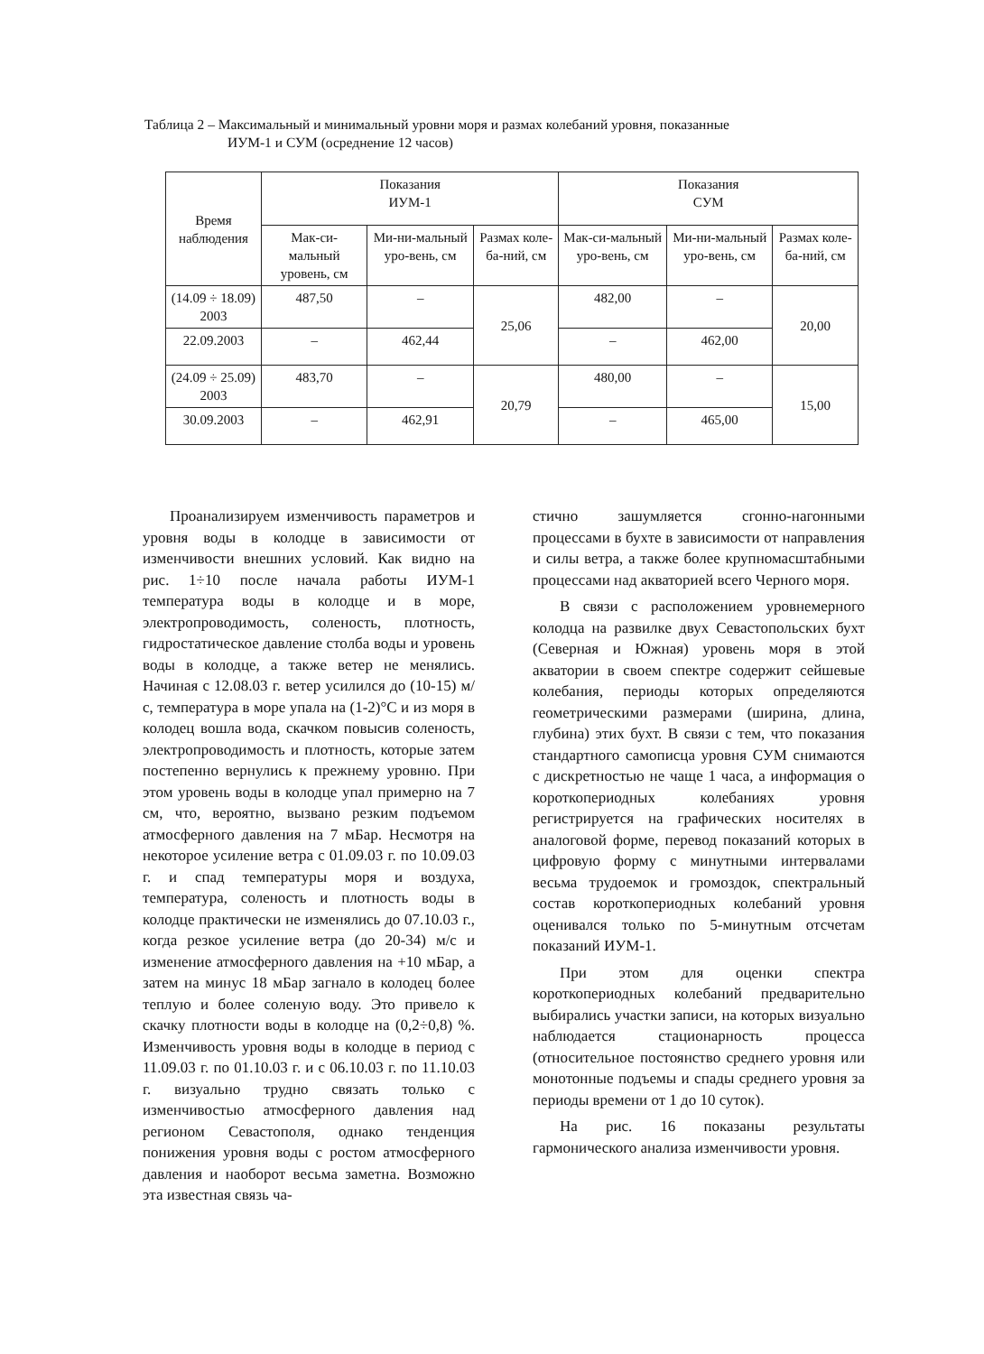Таблица 2 – Максимальный и минимальный уровни моря и размах колебаний уровня, показанные
ИУМ-1 и СУМ (осреднение 12 часов)
| Время наблюдения | Показания ИУМ-1 | | | Показания СУМ | | |
| --- | --- | --- | --- | --- | --- | --- |
| | Мак-си-мальный уровень, см | Ми-ни-мальный уро-вень, см | Размах коле-ба-ний, см | Мак-си-мальный уро-вень, см | Ми-ни-мальный уро-вень, см | Размах коле-ба-ний, см |
| (14.09 ÷ 18.09) 2003 | 487,50 | – | 25,06 | 482,00 | – | 20,00 |
| 22.09.2003 | – | 462,44 | | – | 462,00 | |
| (24.09 ÷ 25.09) 2003 | 483,70 | – | 20,79 | 480,00 | – | 15,00 |
| 30.09.2003 | – | 462,91 | | – | 465,00 | |
Проанализируем изменчивость параметров и уровня воды в колодце в зависимости от изменчивости внешних условий. Как видно на рис. 1÷10 после начала работы ИУМ-1 температура воды в колодце и в море, электропроводимость, соленость, плотность, гидростатическое давление столба воды и уровень воды в колодце, а также ветер не менялись. Начиная с 12.08.03 г. ветер усилился до (10-15) м/с, температура в море упала на (1-2)°С и из моря в колодец вошла вода, скачком повысив соленость, электропроводимость и плотность, которые затем постепенно вернулись к прежнему уровню. При этом уровень воды в колодце упал примерно на 7 см, что, вероятно, вызвано резким подъемом атмосферного давления на 7 мБар. Несмотря на некоторое усиление ветра с 01.09.03 г. по 10.09.03 г. и спад температуры моря и воздуха, температура, соленость и плотность воды в колодце практически не изменялись до 07.10.03 г., когда резкое усиление ветра (до 20-34) м/с и изменение атмосферного давления на +10 мБар, а затем на минус 18 мБар загнало в колодец более теплую и более соленую воду. Это привело к скачку плотности воды в колодце на (0,2÷0,8) %. Изменчивость уровня воды в колодце в период с 11.09.03 г. по 01.10.03 г. и с 06.10.03 г. по 11.10.03 г. визуально трудно связать только с изменчивостью атмосферного давления над регионом Севастополя, однако тенденция понижения уровня воды с ростом атмосферного давления и наоборот весьма заметна. Возможно эта известная связь ча-
стично зашумляется сгонно-нагонными процессами в бухте в зависимости от направления и силы ветра, а также более крупномасштабными процессами над акваторией всего Черного моря.
В связи с расположением уровнемерного колодца на развилке двух Севастопольских бухт (Северная и Южная) уровень моря в этой акватории в своем спектре содержит сейшевые колебания, периоды которых определяются геометрическими размерами (ширина, длина, глубина) этих бухт. В связи с тем, что показания стандартного самописца уровня СУМ снимаются с дискретностью не чаще 1 часа, а информация о короткопериодных колебаниях уровня регистрируется на графических носителях в аналоговой форме, перевод показаний которых в цифровую форму с минутными интервалами весьма трудоемок и громоздок, спектральный состав короткопериодных колебаний уровня оценивался только по 5-минутным отсчетам показаний ИУМ-1.
При этом для оценки спектра короткопериодных колебаний предварительно выбирались участки записи, на которых визуально наблюдается стационарность процесса (относительное постоянство среднего уровня или монотонные подъемы и спады среднего уровня за периоды времени от 1 до 10 суток).
На рис. 16 показаны результаты гармонического анализа изменчивости уровня.